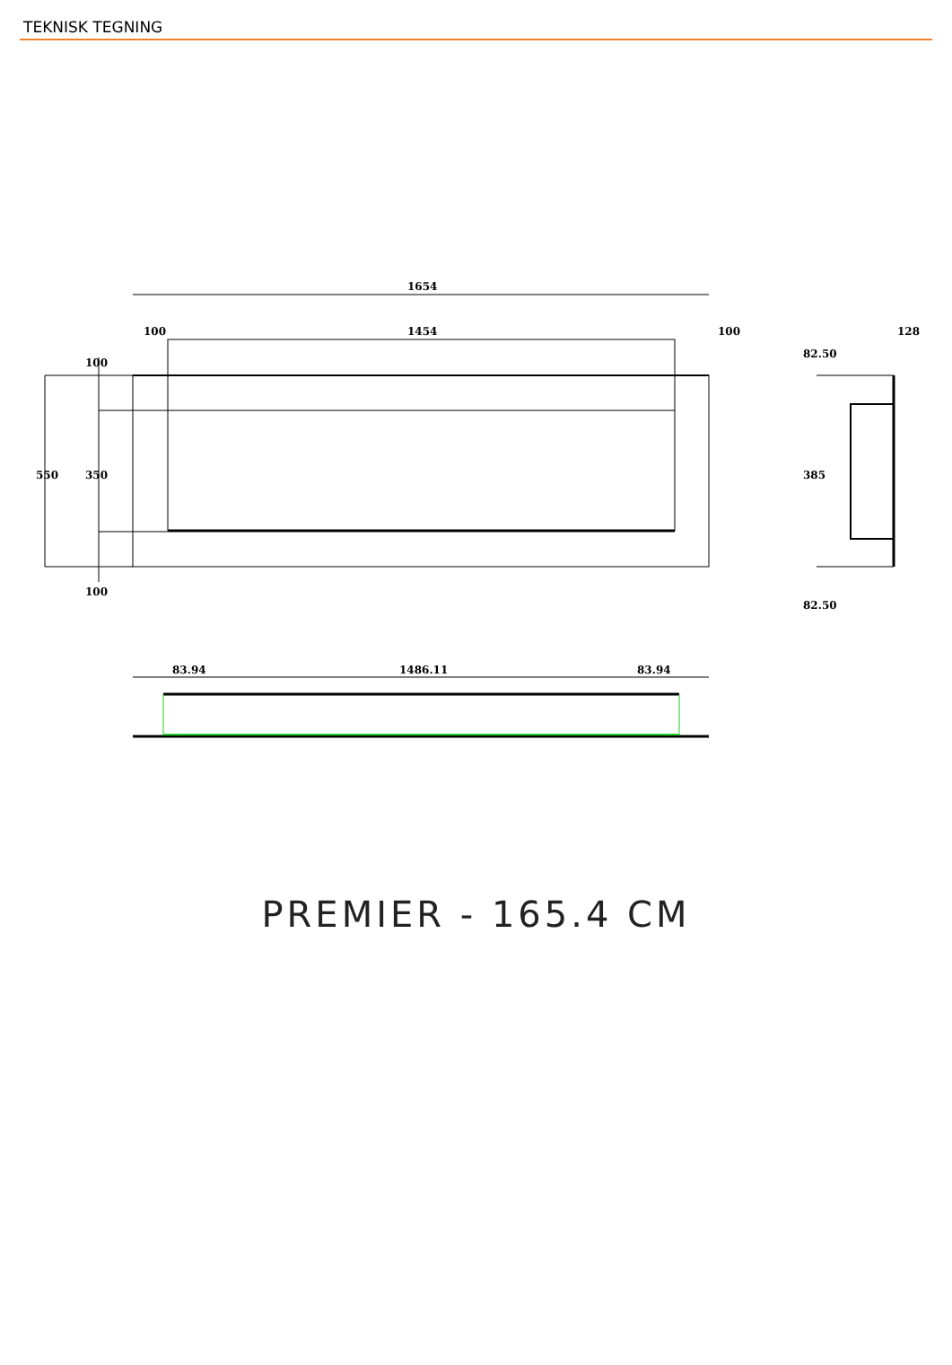TEKNISK TEGNING
1654
100
1454
100
128
550
350
100
100
82.50
385
82.50
83.94
1486.11
83.94
PREMIER - 165.4 CM